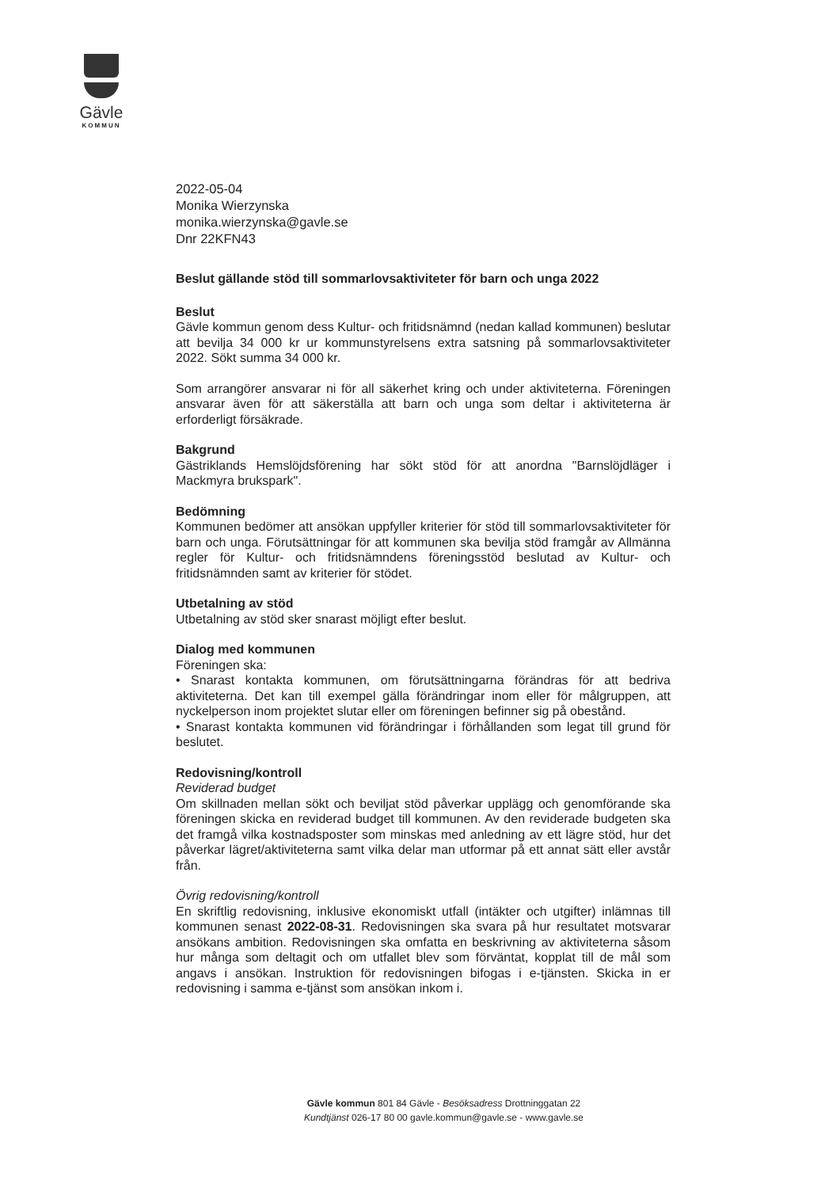Gävle
KOMMUN
2022-05-04
Monika Wierzynska
monika.wierzynska@gavle.se
Dnr 22KFN43
Beslut gällande stöd till sommarlovsaktiviteter för barn och unga 2022
Beslut
Gävle kommun genom dess Kultur- och fritidsnämnd (nedan kallad kommunen) beslutar att bevilja 34 000 kr ur kommunstyrelsens extra satsning på sommarlovsaktiviteter 2022. Sökt summa 34 000 kr.
Som arrangörer ansvarar ni för all säkerhet kring och under aktiviteterna. Föreningen ansvarar även för att säkerställa att barn och unga som deltar i aktiviteterna är erforderligt försäkrade.
Bakgrund
Gästriklands Hemslöjdsförening har sökt stöd för att anordna "Barnslöjdläger i Mackmyra brukspark".
Bedömning
Kommunen bedömer att ansökan uppfyller kriterier för stöd till sommarlovsaktiviteter för barn och unga. Förutsättningar för att kommunen ska bevilja stöd framgår av Allmänna regler för Kultur- och fritidsnämndens föreningsstöd beslutad av Kultur- och fritidsnämnden samt av kriterier för stödet.
Utbetalning av stöd
Utbetalning av stöd sker snarast möjligt efter beslut.
Dialog med kommunen
Föreningen ska:
• Snarast kontakta kommunen, om förutsättningarna förändras för att bedriva aktiviteterna. Det kan till exempel gälla förändringar inom eller för målgruppen, att nyckelperson inom projektet slutar eller om föreningen befinner sig på obestånd.
• Snarast kontakta kommunen vid förändringar i förhållanden som legat till grund för beslutet.
Redovisning/kontroll
Reviderad budget
Om skillnaden mellan sökt och beviljat stöd påverkar upplägg och genomförande ska föreningen skicka en reviderad budget till kommunen. Av den reviderade budgeten ska det framgå vilka kostnadsposter som minskas med anledning av ett lägre stöd, hur det påverkar lägret/aktiviteterna samt vilka delar man utformar på ett annat sätt eller avstår från.
Övrig redovisning/kontroll
En skriftlig redovisning, inklusive ekonomiskt utfall (intäkter och utgifter) inlämnas till kommunen senast 2022-08-31. Redovisningen ska svara på hur resultatet motsvarar ansökans ambition. Redovisningen ska omfatta en beskrivning av aktiviteterna såsom hur många som deltagit och om utfallet blev som förväntat, kopplat till de mål som angavs i ansökan. Instruktion för redovisningen bifogas i e-tjänsten. Skicka in er redovisning i samma e-tjänst som ansökan inkom i.
Gävle kommun 801 84 Gävle - Besöksadress Drottninggatan 22
Kundtjänst 026-17 80 00 gavle.kommun@gavle.se - www.gavle.se